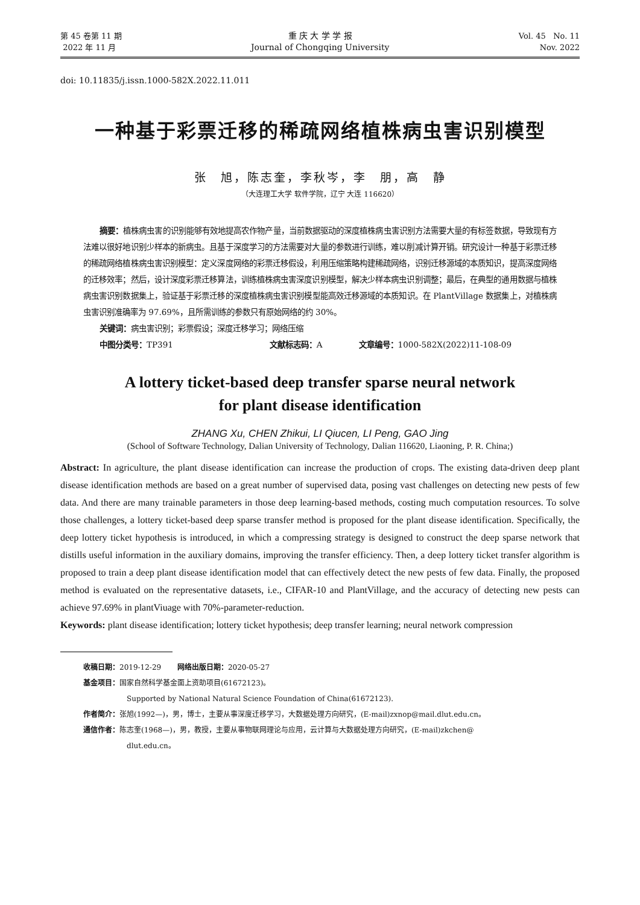第 45 卷第 11 期
2022 年 11 月
重 庆 大 学 学 报
Journal of Chongqing University
Vol. 45 No. 11
Nov. 2022
doi: 10.11835/j.issn.1000-582X.2022.11.011
一种基于彩票迁移的稀疏网络植株病虫害识别模型
张　旭，陈志奎，李秋岑，李　朋，高　静
（大连理工大学 软件学院，辽宁 大连 116620）
摘要：植株病虫害的识别能够有效地提高农作物产量，当前数据驱动的深度植株病虫害识别方法需要大量的有标签数据，导致现有方法难以很好地识别少样本的新病虫。且基于深度学习的方法需要对大量的参数进行训练，难以削减计算开销。研究设计一种基于彩票迁移的稀疏网络植株病虫害识别模型：定义深度网络的彩票迁移假设，利用压缩策略构建稀疏网络，识别迁移源域的本质知识，提高深度网络的迁移效率；然后，设计深度彩票迁移算法，训练植株病虫害深度识别模型，解决少样本病虫识别调整；最后，在典型的通用数据与植株病虫害识别数据集上，验证基于彩票迁移的深度植株病虫害识别模型能高效迁移源域的本质知识。在 PlantVillage 数据集上，对植株病虫害识别准确率为 97.69%，且所需训练的参数只有原始网络的约 30%。
关键词：病虫害识别；彩票假设；深度迁移学习；网络压缩
中图分类号：TP391 文献标志码：A 文章编号：1000-582X(2022)11-108-09
A lottery ticket-based deep transfer sparse neural network
for plant disease identification
ZHANG Xu, CHEN Zhikui, LI Qiucen, LI Peng, GAO Jing
(School of Software Technology, Dalian University of Technology, Dalian 116620, Liaoning, P. R. China;)
Abstract: In agriculture, the plant disease identification can increase the production of crops. The existing data-driven deep plant disease identification methods are based on a great number of supervised data, posing vast challenges on detecting new pests of few data. And there are many trainable parameters in those deep learning-based methods, costing much computation resources. To solve those challenges, a lottery ticket-based deep sparse transfer method is proposed for the plant disease identification. Specifically, the deep lottery ticket hypothesis is introduced, in which a compressing strategy is designed to construct the deep sparse network that distills useful information in the auxiliary domains, improving the transfer efficiency. Then, a deep lottery ticket transfer algorithm is proposed to train a deep plant disease identification model that can effectively detect the new pests of few data. Finally, the proposed method is evaluated on the representative datasets, i.e., CIFAR-10 and PlantVillage, and the accuracy of detecting new pests can achieve 97.69% in plantViuage with 70%-parameter-reduction.
Keywords: plant disease identification; lottery ticket hypothesis; deep transfer learning; neural network compression
收稿日期：2019-12-29 网络出版日期：2020-05-27
基金项目：国家自然科学基金面上资助项目(61672123)。
Supported by National Natural Science Foundation of China(61672123).
作者简介：张旭(1992—)，男，博士，主要从事深度迁移学习，大数据处理方向研究，(E-mail)zxnop@mail.dlut.edu.cn。
通信作者：陈志奎(1968—)，男，教授，主要从事物联网理论与应用，云计算与大数据处理方向研究，(E-mail)zkchen@
dlut.edu.cn。